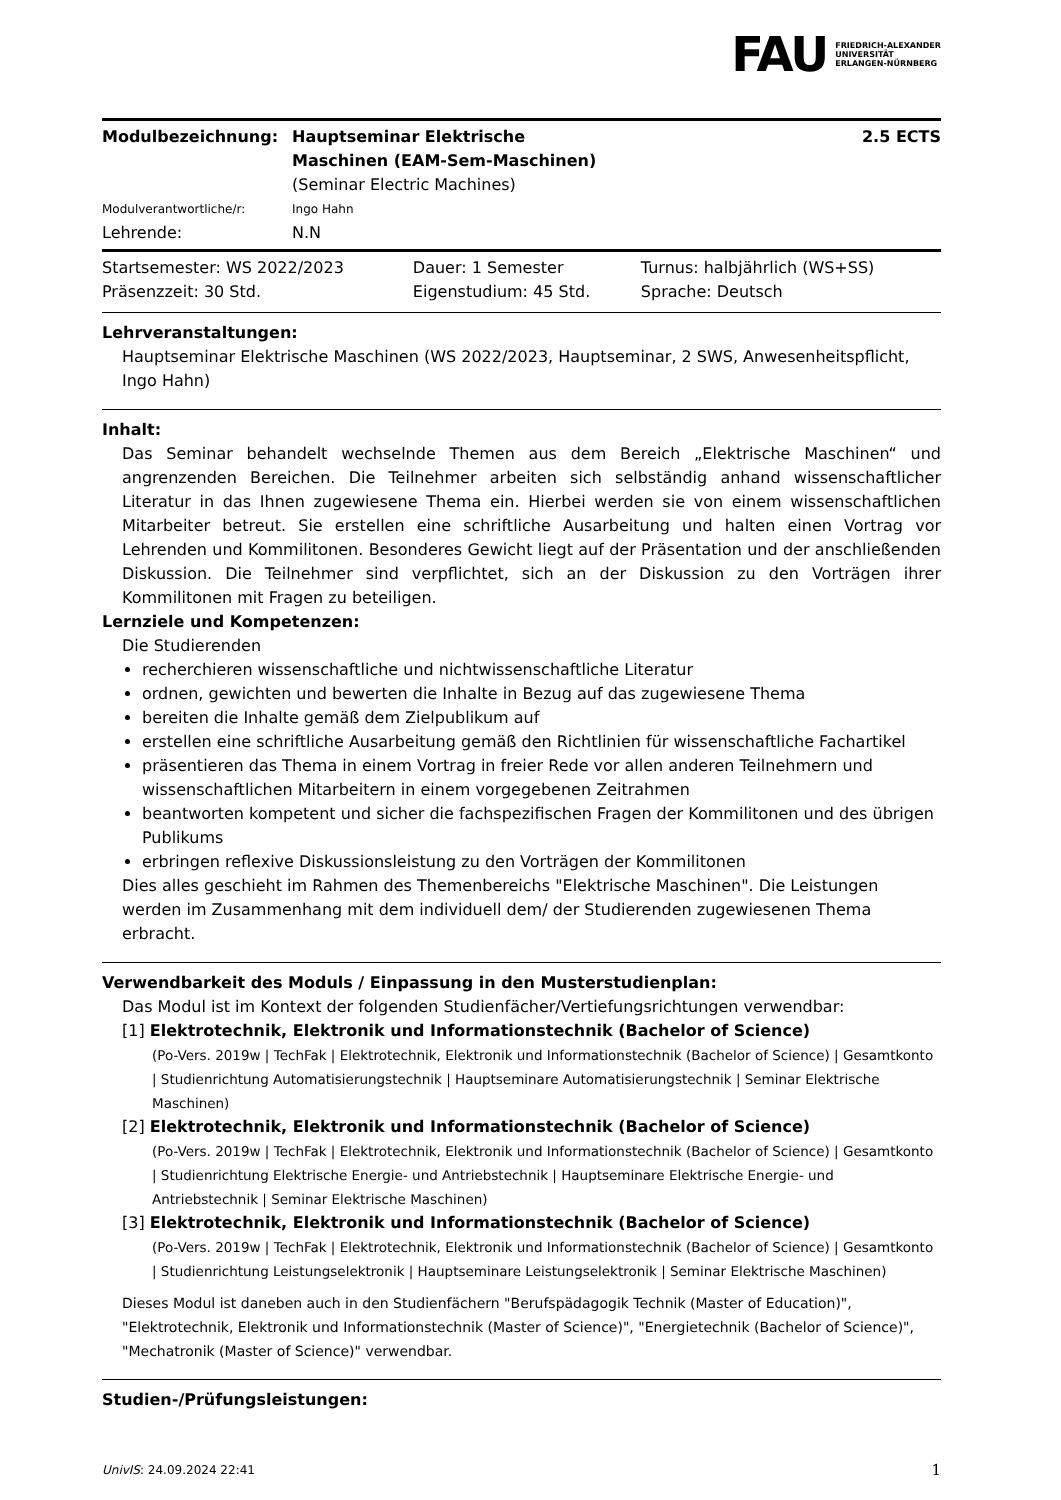FAU FRIEDRICH-ALEXANDER
UNIVERSITÄT
ERLANGEN-NÜRNBERG
| Modulbezeichnung: | Hauptseminar Elektrische Maschinen (EAM-Sem-Maschinen) | 2.5 ECTS |
| | (Seminar Electric Machines) | |
| Modulverantwortliche/r: | Ingo Hahn | |
| Lehrende: | N.N | |
| Startsemester: WS 2022/2023 | Dauer: 1 Semester | Turnus: halbjährlich (WS+SS) |
| Präsenzzeit: 30 Std. | Eigenstudium: 45 Std. | Sprache: Deutsch |
Lehrveranstaltungen:
Hauptseminar Elektrische Maschinen (WS 2022/2023, Hauptseminar, 2 SWS, Anwesenheitspflicht, Ingo Hahn)
Inhalt:
Das Seminar behandelt wechselnde Themen aus dem Bereich „Elektrische Maschinen“ und angrenzenden Bereichen. Die Teilnehmer arbeiten sich selbständig anhand wissenschaftlicher Literatur in das Ihnen zugewiesene Thema ein. Hierbei werden sie von einem wissenschaftlichen Mitarbeiter betreut. Sie erstellen eine schriftliche Ausarbeitung und halten einen Vortrag vor Lehrenden und Kommilitonen. Besonderes Gewicht liegt auf der Präsentation und der anschließenden Diskussion. Die Teilnehmer sind verpflichtet, sich an der Diskussion zu den Vorträgen ihrer Kommilitonen mit Fragen zu beteiligen.
Lernziele und Kompetenzen:
Die Studierenden
recherchieren wissenschaftliche und nichtwissenschaftliche Literatur
ordnen, gewichten und bewerten die Inhalte in Bezug auf das zugewiesene Thema
bereiten die Inhalte gemäß dem Zielpublikum auf
erstellen eine schriftliche Ausarbeitung gemäß den Richtlinien für wissenschaftliche Fachartikel
präsentieren das Thema in einem Vortrag in freier Rede vor allen anderen Teilnehmern und wissenschaftlichen Mitarbeitern in einem vorgegebenen Zeitrahmen
beantworten kompetent und sicher die fachspezifischen Fragen der Kommilitonen und des übrigen Publikums
erbringen reflexive Diskussionsleistung zu den Vorträgen der Kommilitonen
Dies alles geschieht im Rahmen des Themenbereichs "Elektrische Maschinen". Die Leistungen werden im Zusammenhang mit dem individuell dem/ der Studierenden zugewiesenen Thema erbracht.
Verwendbarkeit des Moduls / Einpassung in den Musterstudienplan:
Das Modul ist im Kontext der folgenden Studienfächer/Vertiefungsrichtungen verwendbar:
[1] Elektrotechnik, Elektronik und Informationstechnik (Bachelor of Science)
(Po-Vers. 2019w | TechFak | Elektrotechnik, Elektronik und Informationstechnik (Bachelor of Science) | Gesamtkonto | Studienrichtung Automatisierungstechnik | Hauptseminare Automatisierungstechnik | Seminar Elektrische Maschinen)
[2] Elektrotechnik, Elektronik und Informationstechnik (Bachelor of Science)
(Po-Vers. 2019w | TechFak | Elektrotechnik, Elektronik und Informationstechnik (Bachelor of Science) | Gesamtkonto | Studienrichtung Elektrische Energie- und Antriebstechnik | Hauptseminare Elektrische Energie- und Antriebstechnik | Seminar Elektrische Maschinen)
[3] Elektrotechnik, Elektronik und Informationstechnik (Bachelor of Science)
(Po-Vers. 2019w | TechFak | Elektrotechnik, Elektronik und Informationstechnik (Bachelor of Science) | Gesamtkonto | Studienrichtung Leistungselektronik | Hauptseminare Leistungselektronik | Seminar Elektrische Maschinen)
Dieses Modul ist daneben auch in den Studienfächern "Berufspädagogik Technik (Master of Education)", "Elektrotechnik, Elektronik und Informationstechnik (Master of Science)", "Energietechnik (Bachelor of Science)", "Mechatronik (Master of Science)" verwendbar.
Studien-/Prüfungsleistungen:
UnivIS: 24.09.2024 22:41 1